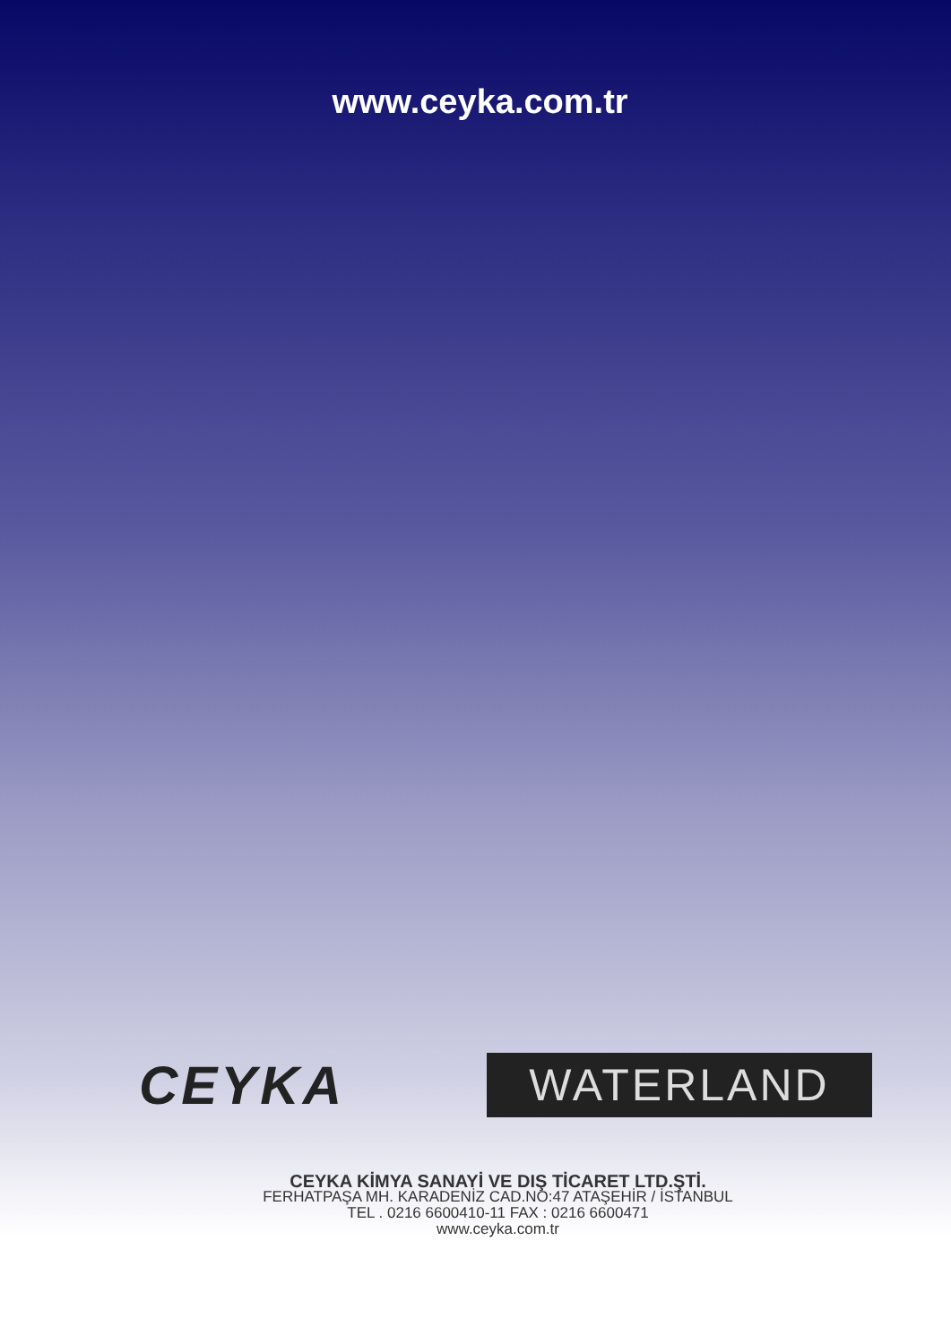www.ceyka.com.tr
CEYKA
WATERLAND
CEYKA KİMYA SANAYİ VE DIŞ TİCARET LTD.ŞTİ.
FERHATPAŞA MH. KARADENİZ CAD.NO:47 ATAŞEHİR / İSTANBUL
TEL . 0216 6600410-11 FAX : 0216 6600471
www.ceyka.com.tr